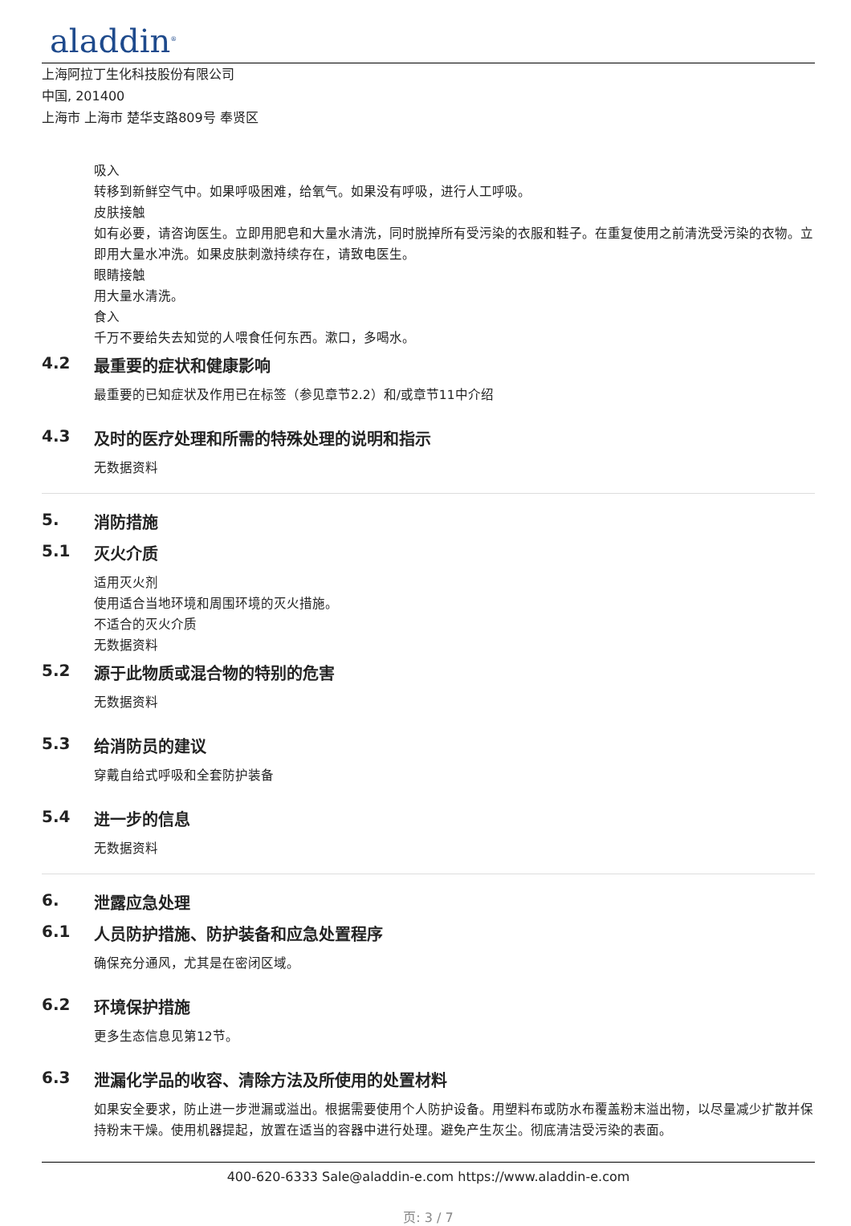aladdin<sup>®</sup>
上海阿拉丁生化科技股份有限公司
中国, 201400
上海市 上海市 楚华支路809号 奉贤区
吸入
转移到新鲜空气中。如果呼吸困难，给氧气。如果没有呼吸，进行人工呼吸。
皮肤接触
如有必要，请咨询医生。立即用肥皂和大量水清洗，同时脱掉所有受污染的衣服和鞋子。在重复使用之前清洗受污染的衣物。立即用大量水冲洗。如果皮肤刺激持续存在，请致电医生。
眼睛接触
用大量水清洗。
食入
千万不要给失去知觉的人喂食任何东西。漱口，多喝水。
4.2 最重要的症状和健康影响
最重要的已知症状及作用已在标签（参见章节2.2）和/或章节11中介绍
4.3 及时的医疗处理和所需的特殊处理的说明和指示
无数据资料
5. 消防措施
5.1 灭火介质
适用灭火剂
使用适合当地环境和周围环境的灭火措施。
不适合的灭火介质
无数据资料
5.2 源于此物质或混合物的特别的危害
无数据资料
5.3 给消防员的建议
穿戴自给式呼吸和全套防护装备
5.4 进一步的信息
无数据资料
6. 泄露应急处理
6.1 人员防护措施、防护装备和应急处置程序
确保充分通风，尤其是在密闭区域。
6.2 环境保护措施
更多生态信息见第12节。
6.3 泄漏化学品的收容、清除方法及所使用的处置材料
如果安全要求，防止进一步泄漏或溢出。根据需要使用个人防护设备。用塑料布或防水布覆盖粉末溢出物，以尽量减少扩散并保持粉末干燥。使用机器提起，放置在适当的容器中进行处理。避免产生灰尘。彻底清洁受污染的表面。
400-620-6333 Sale@aladdin-e.com https://www.aladdin-e.com
页: 3 / 7